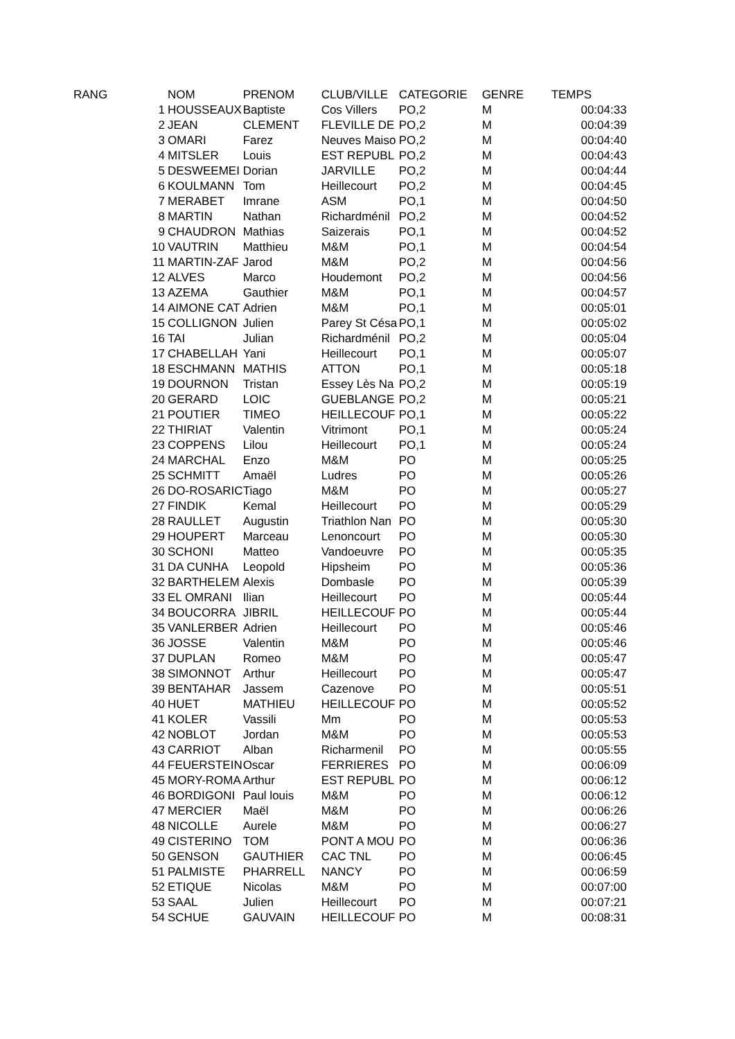| RANG | | NOM | PRENOM | CLUB/VILLE | CATEGORIE | GENRE | TEMPS |
| --- | --- | --- | --- | --- | --- | --- | --- |
| | 1 | HOUSSEAUX | Baptiste | Cos Villers | PO,2 | M | 00:04:33 |
| | 2 | JEAN | CLEMENT | FLEVILLE DE | PO,2 | M | 00:04:39 |
| | 3 | OMARI | Farez | Neuves Maiso | PO,2 | M | 00:04:40 |
| | 4 | MITSLER | Louis | EST REPUBL | PO,2 | M | 00:04:43 |
| | 5 | DESWEEMEI | Dorian | JARVILLE | PO,2 | M | 00:04:44 |
| | 6 | KOULMANN | Tom | Heillecourt | PO,2 | M | 00:04:45 |
| | 7 | MERABET | Imrane | ASM | PO,1 | M | 00:04:50 |
| | 8 | MARTIN | Nathan | Richardménil | PO,2 | M | 00:04:52 |
| | 9 | CHAUDRON | Mathias | Saizerais | PO,1 | M | 00:04:52 |
| | 10 | VAUTRIN | Matthieu | M&M | PO,1 | M | 00:04:54 |
| | 11 | MARTIN-ZAF | Jarod | M&M | PO,2 | M | 00:04:56 |
| | 12 | ALVES | Marco | Houdemont | PO,2 | M | 00:04:56 |
| | 13 | AZEMA | Gauthier | M&M | PO,1 | M | 00:04:57 |
| | 14 | AIMONE CAT | Adrien | M&M | PO,1 | M | 00:05:01 |
| | 15 | COLLIGNON | Julien | Parey St Césa | PO,1 | M | 00:05:02 |
| | 16 | TAI | Julian | Richardménil | PO,2 | M | 00:05:04 |
| | 17 | CHABELLAH | Yani | Heillecourt | PO,1 | M | 00:05:07 |
| | 18 | ESCHMANN | MATHIS | ATTON | PO,1 | M | 00:05:18 |
| | 19 | DOURNON | Tristan | Essey Lès Na | PO,2 | M | 00:05:19 |
| | 20 | GERARD | LOIC | GUEBLANGE | PO,2 | M | 00:05:21 |
| | 21 | POUTIER | TIMEO | HEILLECOUF | PO,1 | M | 00:05:22 |
| | 22 | THIRIAT | Valentin | Vitrimont | PO,1 | M | 00:05:24 |
| | 23 | COPPENS | Lilou | Heillecourt | PO,1 | M | 00:05:24 |
| | 24 | MARCHAL | Enzo | M&M | PO | M | 00:05:25 |
| | 25 | SCHMITT | Amaël | Ludres | PO | M | 00:05:26 |
| | 26 | DO-ROSARIC | Tiago | M&M | PO | M | 00:05:27 |
| | 27 | FINDIK | Kemal | Heillecourt | PO | M | 00:05:29 |
| | 28 | RAULLET | Augustin | Triathlon Nan | PO | M | 00:05:30 |
| | 29 | HOUPERT | Marceau | Lenoncourt | PO | M | 00:05:30 |
| | 30 | SCHONI | Matteo | Vandoeuvre | PO | M | 00:05:35 |
| | 31 | DA CUNHA | Leopold | Hipsheim | PO | M | 00:05:36 |
| | 32 | BARTHELEM | Alexis | Dombasle | PO | M | 00:05:39 |
| | 33 | EL OMRANI | Ilian | Heillecourt | PO | M | 00:05:44 |
| | 34 | BOUCORRA | JIBRIL | HEILLECOUF | PO | M | 00:05:44 |
| | 35 | VANLERBER | Adrien | Heillecourt | PO | M | 00:05:46 |
| | 36 | JOSSE | Valentin | M&M | PO | M | 00:05:46 |
| | 37 | DUPLAN | Romeo | M&M | PO | M | 00:05:47 |
| | 38 | SIMONNOT | Arthur | Heillecourt | PO | M | 00:05:47 |
| | 39 | BENTAHAR | Jassem | Cazenove | PO | M | 00:05:51 |
| | 40 | HUET | MATHIEU | HEILLECOUF | PO | M | 00:05:52 |
| | 41 | KOLER | Vassili | Mm | PO | M | 00:05:53 |
| | 42 | NOBLOT | Jordan | M&M | PO | M | 00:05:53 |
| | 43 | CARRIOT | Alban | Richarmenil | PO | M | 00:05:55 |
| | 44 | FEUERSTEIN | Oscar | FERRIERES | PO | M | 00:06:09 |
| | 45 | MORY-ROMA | Arthur | EST REPUBL | PO | M | 00:06:12 |
| | 46 | BORDIGONI | Paul louis | M&M | PO | M | 00:06:12 |
| | 47 | MERCIER | Maël | M&M | PO | M | 00:06:26 |
| | 48 | NICOLLE | Aurele | M&M | PO | M | 00:06:27 |
| | 49 | CISTERINO | TOM | PONT A MOU | PO | M | 00:06:36 |
| | 50 | GENSON | GAUTHIER | CAC TNL | PO | M | 00:06:45 |
| | 51 | PALMISTE | PHARRELL | NANCY | PO | M | 00:06:59 |
| | 52 | ETIQUE | Nicolas | M&M | PO | M | 00:07:00 |
| | 53 | SAAL | Julien | Heillecourt | PO | M | 00:07:21 |
| | 54 | SCHUE | GAUVAIN | HEILLECOUF | PO | M | 00:08:31 |